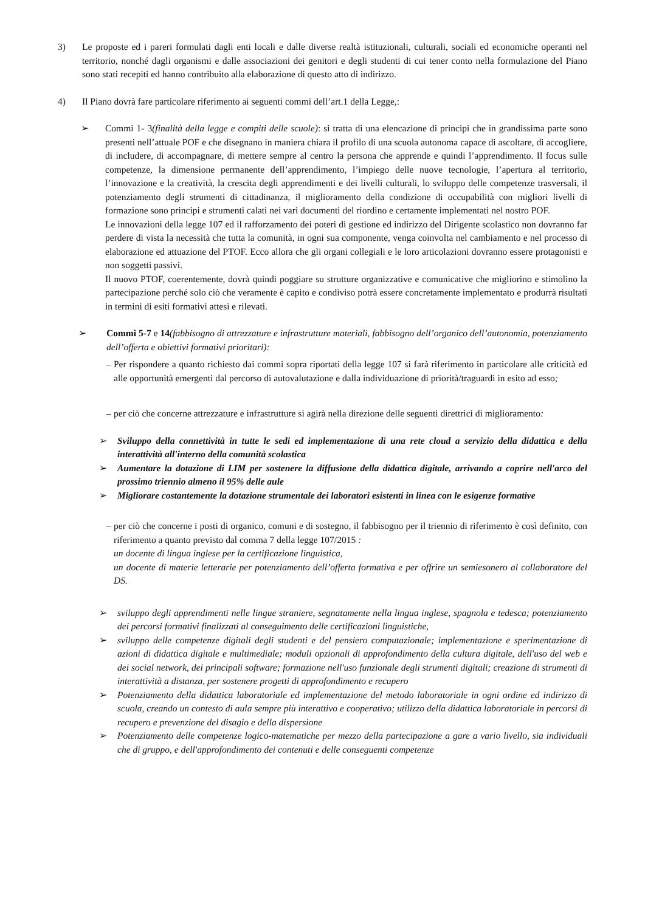3) Le proposte ed i pareri formulati dagli enti locali e dalle diverse realtà istituzionali, culturali, sociali ed economiche operanti nel territorio, nonché dagli organismi e dalle associazioni dei genitori e degli studenti di cui tener conto nella formulazione del Piano sono stati recepiti ed hanno contribuito alla elaborazione di questo atto di indirizzo.
4) Il Piano dovrà fare particolare riferimento ai seguenti commi dell’art.1 della Legge,:
➢ Commi 1- 3(finalità della legge e compiti delle scuole): si tratta di una elencazione di principi che in grandissima parte sono presenti nell’attuale POF e che disegnano in maniera chiara il profilo di una scuola autonoma capace di ascoltare, di accogliere, di includere, di accompagnare, di mettere sempre al centro la persona che apprende e quindi l’apprendimento. Il focus sulle competenze, la dimensione permanente dell’apprendimento, l’impiego delle nuove tecnologie, l’apertura al territorio, l’innovazione e la creatività, la crescita degli apprendimenti e dei livelli culturali, lo sviluppo delle competenze trasversali, il potenziamento degli strumenti di cittadinanza, il miglioramento della condizione di occupabilità con migliori livelli di formazione sono principi e strumenti calati nei vari documenti del riordino e certamente implementati nel nostro POF.
Le innovazioni della legge 107 ed il rafforzamento dei poteri di gestione ed indirizzo del Dirigente scolastico non dovranno far perdere di vista la necessità che tutta la comunità, in ogni sua componente, venga coinvolta nel cambiamento e nel processo di elaborazione ed attuazione del PTOF. Ecco allora che gli organi collegiali e le loro articolazioni dovranno essere protagonisti e non soggetti passivi.
Il nuovo PTOF, coerentemente, dovrà quindi poggiare su strutture organizzative e comunicative che migliorino e stimolino la partecipazione perché solo ciò che veramente è capito e condiviso potrà essere concretamente implementato e produrrà risultati in termini di esiti formativi attesi e rilevati.
➢ Commi 5-7 e 14(fabbisogno di attrezzature e infrastrutture materiali, fabbisogno dell’organico dell’autonomia, potenziamento dell’offerta e obiettivi formativi prioritari):
– Per rispondere a quanto richiesto dai commi sopra riportati della legge 107 si farà riferimento in particolare alle criticità ed alle opportunità emergenti dal percorso di autovalutazione e dalla individuazione di priorità/traguardi in esito ad esso;
– per ciò che concerne attrezzature e infrastrutture si agirà nella direzione delle seguenti direttrici di miglioramento:
➢ Sviluppo della connettività in tutte le sedi ed implementazione di una rete cloud a servizio della didattica e della interattività all'interno della comunità scolastica
➢ Aumentare la dotazione di LIM per sostenere la diffusione della didattica digitale, arrivando a coprire nell'arco del prossimo triennio almeno il 95% delle aule
➢ Migliorare costantemente la dotazione strumentale dei laboratori esistenti in linea con le esigenze formative
– per ciò che concerne i posti di organico, comuni e di sostegno, il fabbisogno per il triennio di riferimento è così definito, con riferimento a quanto previsto dal comma 7 della legge 107/2015 :
un docente di lingua inglese per la certificazione linguistica,
un docente di materie letterarie per potenziamento dell’offerta formativa e per offrire un semiesonero al collaboratore del DS.
➢ sviluppo degli apprendimenti nelle lingue straniere, segnatamente nella lingua inglese, spagnola e tedesca; potenziamento dei percorsi formativi finalizzati al conseguimento delle certificazioni linguistiche,
➢ sviluppo delle competenze digitali degli studenti e del pensiero computazionale; implementazione e sperimentazione di azioni di didattica digitale e multimediale; moduli opzionali di approfondimento della cultura digitale, dell'uso del web e dei social network, dei principali software; formazione nell'uso funzionale degli strumenti digitali; creazione di strumenti di interattività a distanza, per sostenere progetti di approfondimento e recupero
➢ Potenziamento della didattica laboratoriale ed implementazione del metodo laboratoriale in ogni ordine ed indirizzo di scuola, creando un contesto di aula sempre più interattivo e cooperativo; utilizzo della didattica laboratoriale in percorsi di recupero e prevenzione del disagio e della dispersione
➢ Potenziamento delle competenze logico-matematiche per mezzo della partecipazione a gare a vario livello, sia individuali che di gruppo, e dell'approfondimento dei contenuti e delle conseguenti competenze